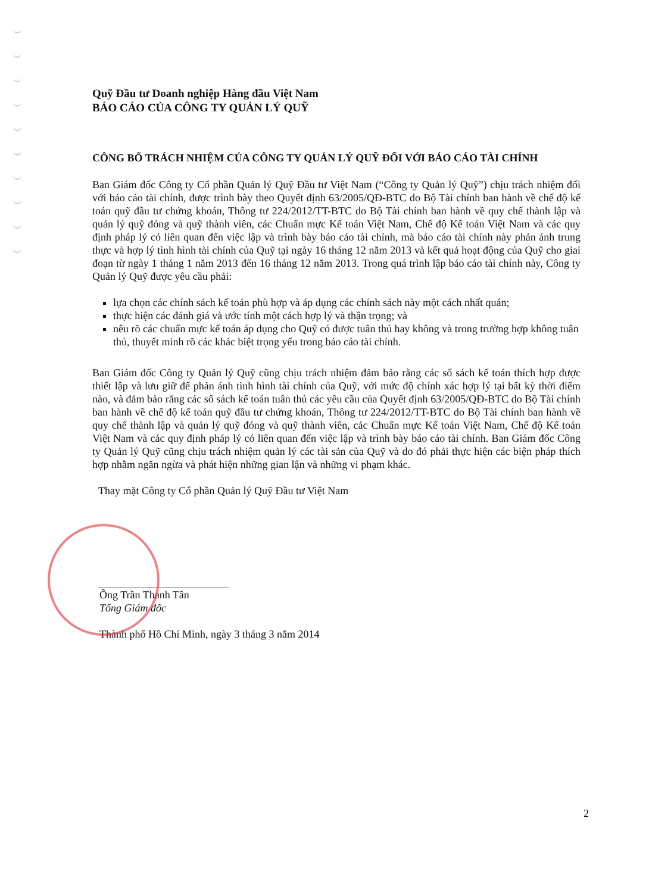Quỹ Đầu tư Doanh nghiệp Hàng đầu Việt Nam
BÁO CÁO CỦA CÔNG TY QUẢN LÝ QUỸ
CÔNG BỐ TRÁCH NHIỆM CỦA CÔNG TY QUẢN LÝ QUỸ ĐỐI VỚI BÁO CÁO TÀI CHÍNH
Ban Giám đốc Công ty Cổ phần Quản lý Quỹ Đầu tư Việt Nam (“Công ty Quản lý Quỹ”) chịu trách nhiệm đối với báo cáo tài chính, được trình bày theo Quyết định 63/2005/QĐ-BTC do Bộ Tài chính ban hành về chế độ kế toán quỹ đầu tư chứng khoán, Thông tư 224/2012/TT-BTC do Bộ Tài chính ban hành về quy chế thành lập và quản lý quỹ đóng và quỹ thành viên, các Chuẩn mực Kế toán Việt Nam, Chế độ Kế toán Việt Nam và các quy định pháp lý có liên quan đến việc lập và trình bày báo cáo tài chính, mà báo cáo tài chính này phản ánh trung thực và hợp lý tình hình tài chính của Quỹ tại ngày 16 tháng 12 năm 2013 và kết quả hoạt động của Quỹ cho giai đoạn từ ngày 1 tháng 1 năm 2013 đến 16 tháng 12 năm 2013. Trong quá trình lập báo cáo tài chính này, Công ty Quản lý Quỹ được yêu cầu phải:
lựa chọn các chính sách kế toán phù hợp và áp dụng các chính sách này một cách nhất quán;
thực hiện các đánh giá và ước tính một cách hợp lý và thận trọng; và
nêu rõ các chuẩn mực kế toán áp dụng cho Quỹ có được tuân thủ hay không và trong trường hợp không tuân thủ, thuyết minh rõ các khác biệt trọng yếu trong báo cáo tài chính.
Ban Giám đốc Công ty Quản lý Quỹ cũng chịu trách nhiệm đảm bảo rằng các sổ sách kế toán thích hợp được thiết lập và lưu giữ để phản ánh tình hình tài chính của Quỹ, với mức độ chính xác hợp lý tại bất kỳ thời điểm nào, và đảm bảo rằng các sổ sách kế toán tuân thủ các yêu cầu của Quyết định 63/2005/QĐ-BTC do Bộ Tài chính ban hành về chế độ kế toán quỹ đầu tư chứng khoán, Thông tư 224/2012/TT-BTC do Bộ Tài chính ban hành về quy chế thành lập và quản lý quỹ đóng và quỹ thành viên, các Chuẩn mực Kế toán Việt Nam, Chế độ Kế toán Việt Nam và các quy định pháp lý có liên quan đến việc lập và trình bày báo cáo tài chính. Ban Giám đốc Công ty Quản lý Quỹ cũng chịu trách nhiệm quản lý các tài sản của Quỹ và do đó phải thực hiện các biện pháp thích hợp nhằm ngăn ngừa và phát hiện những gian lận và những vi phạm khác.
Thay mặt Công ty Cổ phần Quản lý Quỹ Đầu tư Việt Nam
Ông Trần Thanh Tân
Tổng Giám đốc
Thành phố Hồ Chí Minh, ngày 3 tháng 3 năm 2014
2